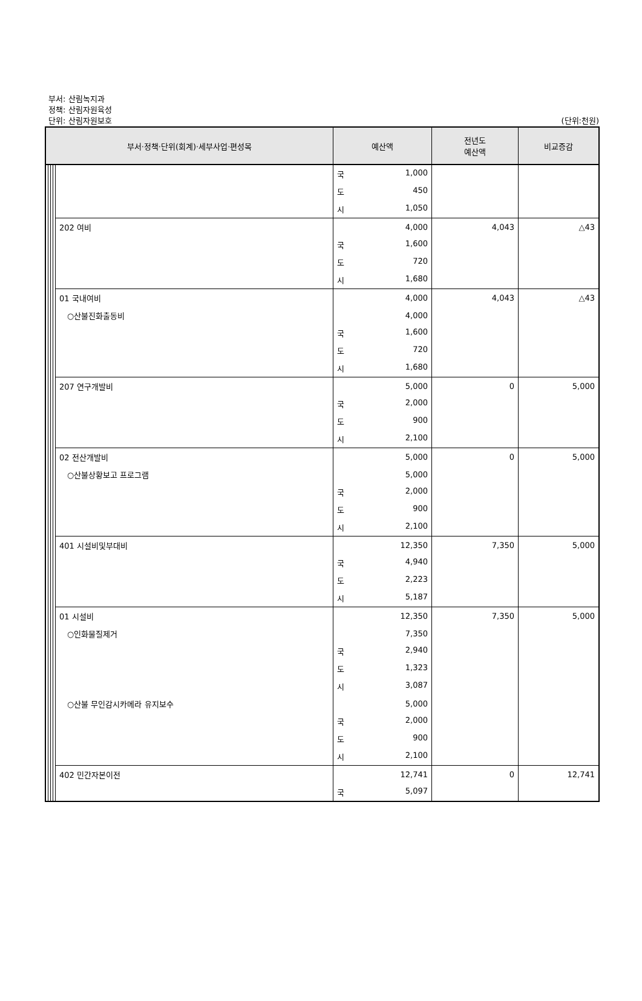부서: 산림녹지과
정책: 산림자원육성
단위: 산림자원보호
(단위:천원)
| 부서·정책·단위(회계)·세부사업·편성목 | | | | | 예산액 | 전년도 예산액 | 비교증감 |
| --- | --- | --- | --- | --- | --- | --- | --- |
| | | | | | 국 1,000 | | |
| | | | | | 도 450 | | |
| | | | | | 시 1,050 | | |
| | | | | 202 여비 | 4,000 | 4,043 | △43 |
| | | | | | 국 1,600 | | |
| | | | | | 도 720 | | |
| | | | | | 시 1,680 | | |
| | | | | 01 국내여비 | 4,000 | 4,043 | △43 |
| | | | | ○산불진화출동비 | 4,000 | | |
| | | | | | 국 1,600 | | |
| | | | | | 도 720 | | |
| | | | | | 시 1,680 | | |
| | | | | 207 연구개발비 | 5,000 | 0 | 5,000 |
| | | | | | 국 2,000 | | |
| | | | | | 도 900 | | |
| | | | | | 시 2,100 | | |
| | | | | 02 전산개발비 | 5,000 | 0 | 5,000 |
| | | | | ○산불상황보고 프로그램 | 5,000 | | |
| | | | | | 국 2,000 | | |
| | | | | | 도 900 | | |
| | | | | | 시 2,100 | | |
| | | | | 401 시설비및부대비 | 12,350 | 7,350 | 5,000 |
| | | | | | 국 4,940 | | |
| | | | | | 도 2,223 | | |
| | | | | | 시 5,187 | | |
| | | | | 01 시설비 | 12,350 | 7,350 | 5,000 |
| | | | | ○인화물질제거 | 7,350 | | |
| | | | | | 국 2,940 | | |
| | | | | | 도 1,323 | | |
| | | | | | 시 3,087 | | |
| | | | | ○산불 무인감시카메라 유지보수 | 5,000 | | |
| | | | | | 국 2,000 | | |
| | | | | | 도 900 | | |
| | | | | | 시 2,100 | | |
| | | | | 402 민간자본이전 | 12,741 | 0 | 12,741 |
| | | | | | 국 5,097 | | |